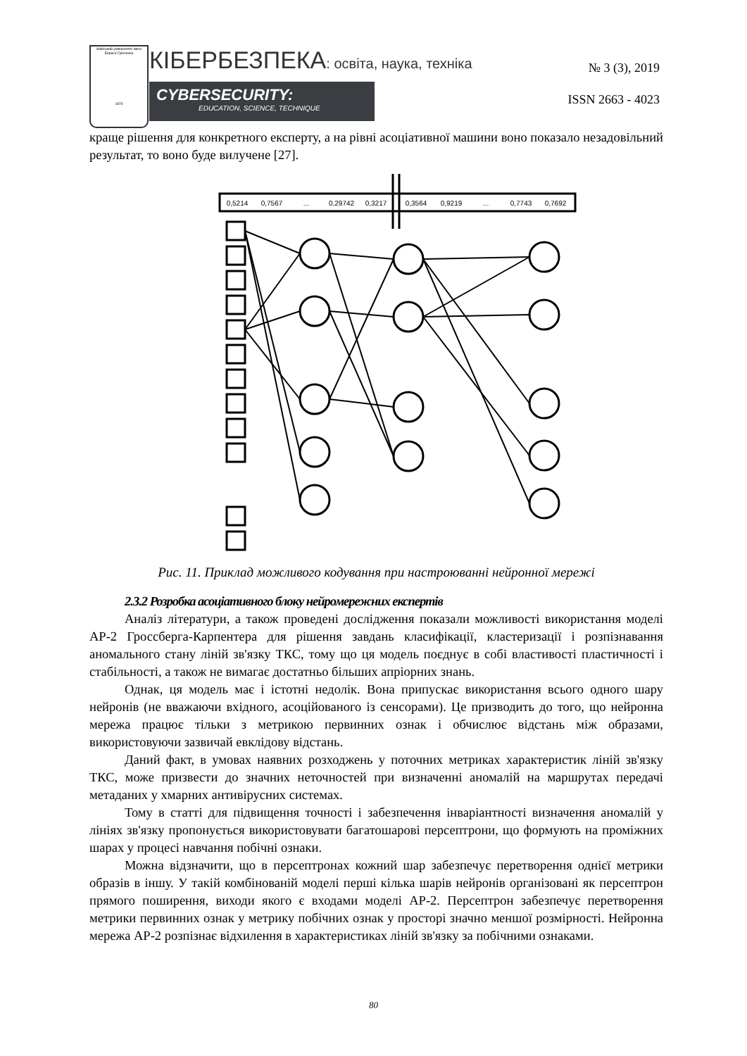Київський університет імені Бориса Грінченка
1874
КІБЕРБЕЗПЕКА: освіта, наука, техніка
CYBERSECURITY:
EDUCATION, SCIENCE, TECHNIQUE
№ 3 (3), 2019
ISSN 2663 - 4023
краще рішення для конкретного експерту, а на рівні асоціативної машини воно показало незадовільний результат, то воно буде вилучене [27].
0,5214
0,7567
...
0,29742
0,3217
0,3564
0,9219
...
0,7743
0,7692
Рис. 11. Приклад можливого кодування при настроюванні нейронної мережі
2.3.2 Розробка асоціативного блоку нейромережних експертів
Аналіз літератури, а також проведені дослідження показали можливості використання моделі АР-2 Гроссберга-Карпентера для рішення завдань класифікації, кластеризації і розпізнавання аномального стану ліній зв'язку ТКС, тому що ця модель поєднує в собі властивості пластичності і стабільності, а також не вимагає достатньо більших апріорних знань.
Однак, ця модель має і істотні недолік. Вона припускає використання всього одного шару нейронів (не вважаючи вхідного, асоційованого із сенсорами). Це призводить до того, що нейронна мережа працює тільки з метрикою первинних ознак і обчислює відстань між образами, використовуючи зазвичай евклідову відстань.
Даний факт, в умовах наявних розходжень у поточних метриках характеристик ліній зв'язку ТКС, може призвести до значних неточностей при визначенні аномалій на маршрутах передачі метаданих у хмарних антивірусних системах.
Тому в статті для підвищення точності і забезпечення інваріантності визначення аномалій у лініях зв'язку пропонується використовувати багатошарові персептрони, що формують на проміжних шарах у процесі навчання побічні ознаки.
Можна відзначити, що в персептронах кожний шар забезпечує перетворення однієї метрики образів в іншу. У такій комбінованій моделі перші кілька шарів нейронів організовані як персептрон прямого поширення, виходи якого є входами моделі АР-2. Персептрон забезпечує перетворення метрики первинних ознак у метрику побічних ознак у просторі значно меншої розмірності. Нейронна мережа АР-2 розпізнає відхилення в характеристиках ліній зв'язку за побічними ознаками.
80